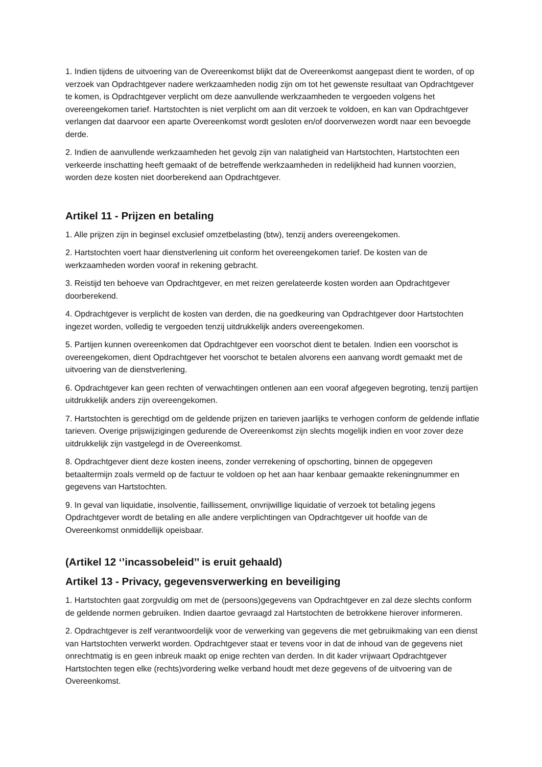1. Indien tijdens de uitvoering van de Overeenkomst blijkt dat de Overeenkomst aangepast dient te worden, of op verzoek van Opdrachtgever nadere werkzaamheden nodig zijn om tot het gewenste resultaat van Opdrachtgever te komen, is Opdrachtgever verplicht om deze aanvullende werkzaamheden te vergoeden volgens het overeengekomen tarief. Hartstochten is niet verplicht om aan dit verzoek te voldoen, en kan van Opdrachtgever verlangen dat daarvoor een aparte Overeenkomst wordt gesloten en/of doorverwezen wordt naar een bevoegde derde.
2. Indien de aanvullende werkzaamheden het gevolg zijn van nalatigheid van Hartstochten, Hartstochten een verkeerde inschatting heeft gemaakt of de betreffende werkzaamheden in redelijkheid had kunnen voorzien, worden deze kosten niet doorberekend aan Opdrachtgever.
Artikel 11 - Prijzen en betaling
1. Alle prijzen zijn in beginsel exclusief omzetbelasting (btw), tenzij anders overeengekomen.
2. Hartstochten voert haar dienstverlening uit conform het overeengekomen tarief. De kosten van de werkzaamheden worden vooraf in rekening gebracht.
3. Reistijd ten behoeve van Opdrachtgever, en met reizen gerelateerde kosten worden aan Opdrachtgever doorberekend.
4. Opdrachtgever is verplicht de kosten van derden, die na goedkeuring van Opdrachtgever door Hartstochten ingezet worden, volledig te vergoeden tenzij uitdrukkelijk anders overeengekomen.
5. Partijen kunnen overeenkomen dat Opdrachtgever een voorschot dient te betalen. Indien een voorschot is overeengekomen, dient Opdrachtgever het voorschot te betalen alvorens een aanvang wordt gemaakt met de uitvoering van de dienstverlening.
6. Opdrachtgever kan geen rechten of verwachtingen ontlenen aan een vooraf afgegeven begroting, tenzij partijen uitdrukkelijk anders zijn overeengekomen.
7. Hartstochten is gerechtigd om de geldende prijzen en tarieven jaarlijks te verhogen conform de geldende inflatie tarieven. Overige prijswijzigingen gedurende de Overeenkomst zijn slechts mogelijk indien en voor zover deze uitdrukkelijk zijn vastgelegd in de Overeenkomst.
8. Opdrachtgever dient deze kosten ineens, zonder verrekening of opschorting, binnen de opgegeven betaaltermijn zoals vermeld op de factuur te voldoen op het aan haar kenbaar gemaakte rekeningnummer en gegevens van Hartstochten.
9. In geval van liquidatie, insolventie, faillissement, onvrijwillige liquidatie of verzoek tot betaling jegens Opdrachtgever wordt de betaling en alle andere verplichtingen van Opdrachtgever uit hoofde van de Overeenkomst onmiddellijk opeisbaar.
(Artikel 12 ‘’incassobeleid’’ is eruit gehaald)
Artikel 13 - Privacy, gegevensverwerking en beveiliging
1. Hartstochten gaat zorgvuldig om met de (persoons)gegevens van Opdrachtgever en zal deze slechts conform de geldende normen gebruiken. Indien daartoe gevraagd zal Hartstochten de betrokkene hierover informeren.
2. Opdrachtgever is zelf verantwoordelijk voor de verwerking van gegevens die met gebruikmaking van een dienst van Hartstochten verwerkt worden. Opdrachtgever staat er tevens voor in dat de inhoud van de gegevens niet onrechtmatig is en geen inbreuk maakt op enige rechten van derden. In dit kader vrijwaart Opdrachtgever Hartstochten tegen elke (rechts)vordering welke verband houdt met deze gegevens of de uitvoering van de Overeenkomst.